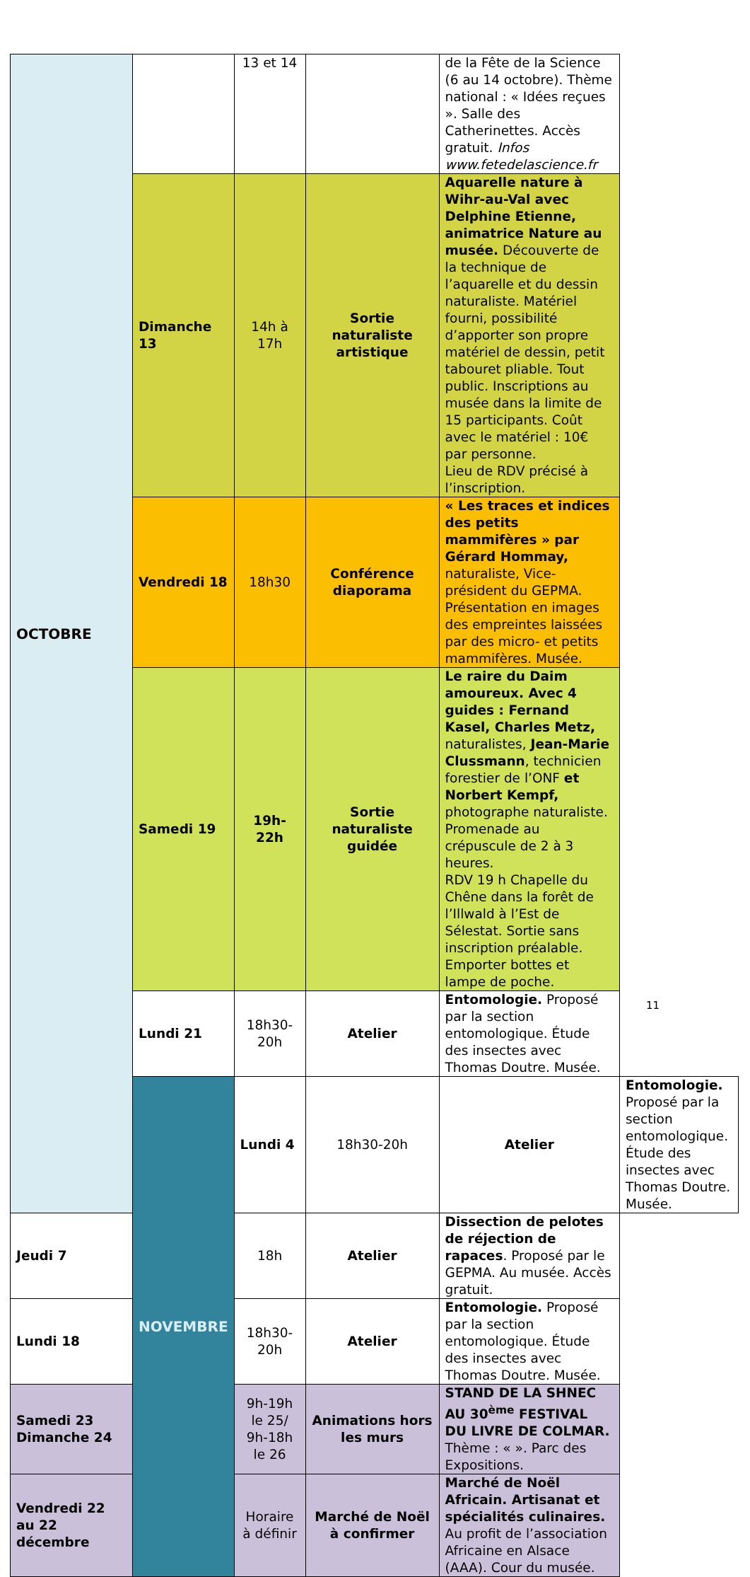| OCTOBRE | | 13 et 14 | | de la Fête de la Science (6 au 14 octobre). Thème national : « Idées reçues ». Salle des Catherinettes. Accès gratuit. Infos www.fetedelascience.fr | |
| | Dimanche 13 | 14h à 17h | Sortie naturaliste artistique | Aquarelle nature à Wihr-au-Val avec Delphine Etienne, animatrice Nature au musée. Découverte de la technique de l’aquarelle et du dessin naturaliste. Matériel fourni, possibilité d’apporter son propre matériel de dessin, petit tabouret pliable. Tout public. Inscriptions au musée dans la limite de 15 participants. Coût avec le matériel : 10€ par personne. Lieu de RDV précisé à l’inscription. | |
| | Vendredi 18 | 18h30 | Conférence diaporama | « Les traces et indices des petits mammifères » par Gérard Hommay, naturaliste, Vice-président du GEPMA. Présentation en images des empreintes laissées par des micro- et petits mammifères. Musée. | |
| | Samedi 19 | 19h-22h | Sortie naturaliste guidée | Le raire du Daim amoureux. Avec 4 guides : Fernand Kasel, Charles Metz, naturalistes, Jean-Marie Clussmann , technicien forestier de l’ONF et Norbert Kempf, photographe naturaliste. Promenade au crépuscule de 2 à 3 heures. RDV 19 h Chapelle du Chêne dans la forêt de l’Illwald à l’Est de Sélestat. Sortie sans inscription préalable. Emporter bottes et lampe de poche. | |
| | Lundi 21 | 18h30-20h | Atelier | Entomologie. Proposé par la section entomologique. Étude des insectes avec Thomas Doutre. Musée. | |
| | NOVEMBRE | Lundi 4 | 18h30-20h | Atelier | Entomologie. Proposé par la section entomologique. Étude des insectes avec Thomas Doutre. Musée. |
| Jeudi 7 | | 18h | Atelier | Dissection de pelotes de réjection de rapaces . Proposé par le GEPMA. Au musée. Accès gratuit. | |
| Lundi 18 | | 18h30-20h | Atelier | Entomologie. Proposé par la section entomologique. Étude des insectes avec Thomas Doutre. Musée. | |
| Samedi 23 Dimanche 24 | | 9h-19h le 25/ 9h-18h le 26 | Animations hors les murs | STAND DE LA SHNEC AU 30<sup>ème</sup> FESTIVAL DU LIVRE DE COLMAR. Thème : « ». Parc des Expositions. | |
| Vendredi 22 au 22 décembre | | Horaire à définir | Marché de Noël à confirmer | Marché de Noël Africain. Artisanat et spécialités culinaires. Au profit de l’association Africaine en Alsace (AAA). Cour du musée. | |
11